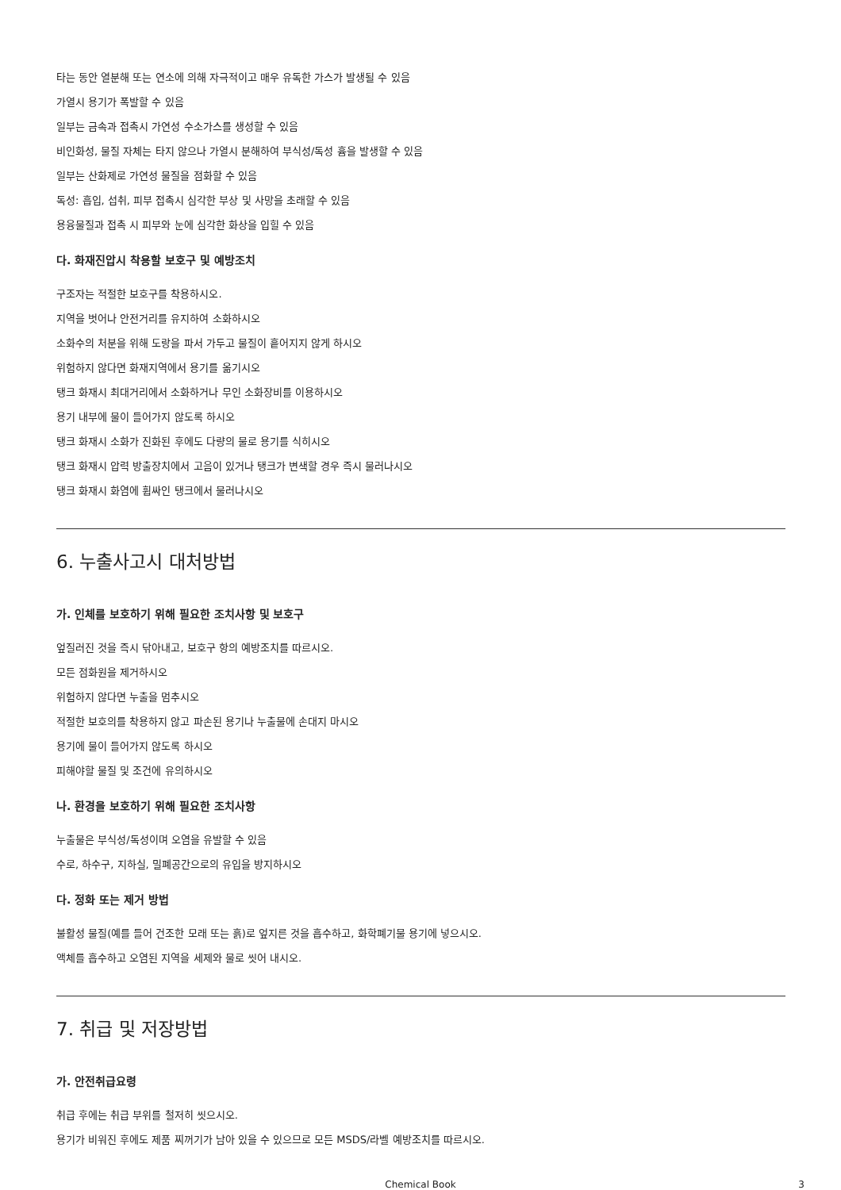타는 동안 열분해 또는 연소에 의해 자극적이고 매우 유독한 가스가 발생될 수 있음
가열시 용기가 폭발할 수 있음
일부는 금속과 접촉시 가연성 수소가스를 생성할 수 있음
비인화성, 물질 자체는 타지 않으나 가열시 분해하여 부식성/독성 흄을 발생할 수 있음
일부는 산화제로 가연성 물질을 점화할 수 있음
독성: 흡입, 섭취, 피부 접촉시 심각한 부상 및 사망을 초래할 수 있음
용융물질과 접촉 시 피부와 눈에 심각한 화상을 입힐 수 있음
다. 화재진압시 착용할 보호구 및 예방조치
구조자는 적절한 보호구를 착용하시오.
지역을 벗어나 안전거리를 유지하여 소화하시오
소화수의 처분을 위해 도랑을 파서 가두고 물질이 흩어지지 않게 하시오
위험하지 않다면 화재지역에서 용기를 옮기시오
탱크 화재시 최대거리에서 소화하거나 무인 소화장비를 이용하시오
용기 내부에 물이 들어가지 않도록 하시오
탱크 화재시 소화가 진화된 후에도 다량의 물로 용기를 식히시오
탱크 화재시 압력 방출장치에서 고음이 있거나 탱크가 변색할 경우 즉시 물러나시오
탱크 화재시 화염에 휩싸인 탱크에서 물러나시오
6. 누출사고시 대처방법
가. 인체를 보호하기 위해 필요한 조치사항 및 보호구
엎질러진 것을 즉시 닦아내고, 보호구 항의 예방조치를 따르시오.
모든 점화원을 제거하시오
위험하지 않다면 누출을 멈추시오
적절한 보호의를 착용하지 않고 파손된 용기나 누출물에 손대지 마시오
용기에 물이 들어가지 않도록 하시오
피해야할 물질 및 조건에 유의하시오
나. 환경을 보호하기 위해 필요한 조치사항
누출물은 부식성/독성이며 오염을 유발할 수 있음
수로, 하수구, 지하실, 밀폐공간으로의 유입을 방지하시오
다. 정화 또는 제거 방법
불활성 물질(예를 들어 건조한 모래 또는 흙)로 엎지른 것을 흡수하고, 화학폐기물 용기에 넣으시오.
액체를 흡수하고 오염된 지역을 세제와 물로 씻어 내시오.
7. 취급 및 저장방법
가. 안전취급요령
취급 후에는 취급 부위를 철저히 씻으시오.
용기가 비워진 후에도 제품 찌꺼기가 남아 있을 수 있으므로 모든 MSDS/라벨 예방조치를 따르시오.
Chemical Book
3